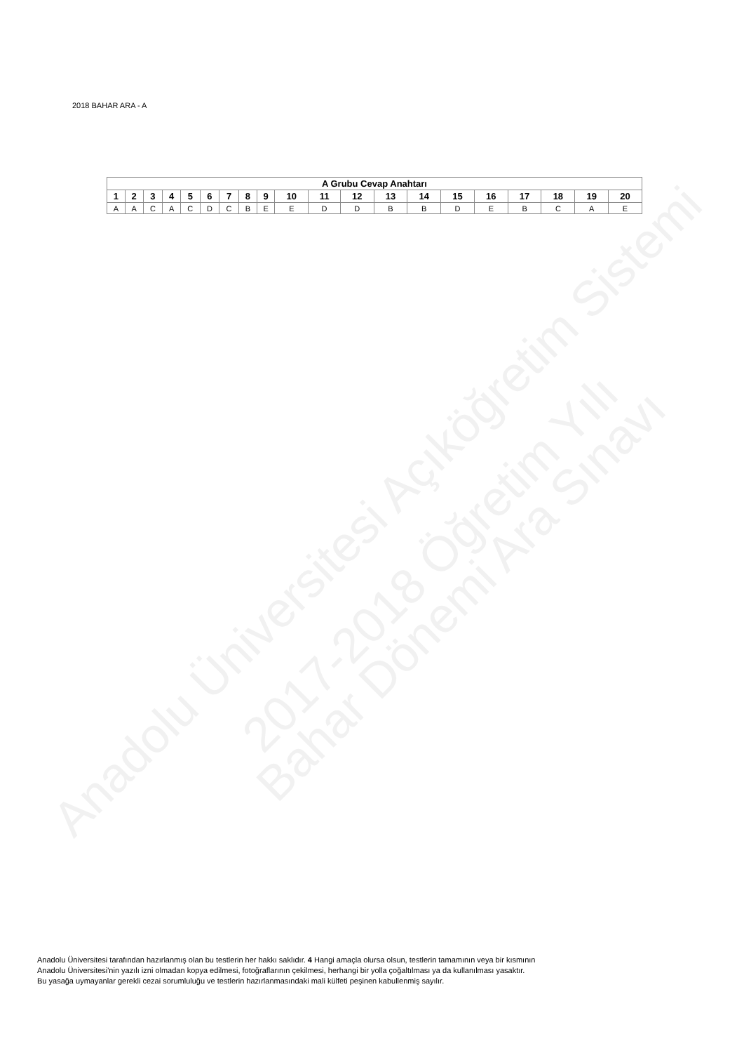Anadolu Üniversitesi Açıköğretim Sistemi
2017-2018 Öğretim Yılı
Bahar Dönemi Ara Sınavı
2018 BAHAR ARA - A
| A Grubu Cevap Anahtarı | | | | | | | | | | | | | | | | | | | |
| --- | --- | --- | --- | --- | --- | --- | --- | --- | --- | --- | --- | --- | --- | --- | --- | --- | --- | --- | --- |
| 1 | 2 | 3 | 4 | 5 | 6 | 7 | 8 | 9 | 10 | 11 | 12 | 13 | 14 | 15 | 16 | 17 | 18 | 19 | 20 |
| A | A | C | A | C | D | C | B | E | E | D | D | B | B | D | E | B | C | A | E |
Anadolu Üniversitesi tarafından hazırlanmış olan bu testlerin her hakkı saklıdır. 4 Hangi amaçla olursa olsun, testlerin tamamının veya bir kısmının
Anadolu Üniversitesi'nin yazılı izni olmadan kopya edilmesi, fotoğraflarının çekilmesi, herhangi bir yolla çoğaltılması ya da kullanılması yasaktır.
Bu yasağa uymayanlar gerekli cezai sorumluluğu ve testlerin hazırlanmasındaki mali külfeti peşinen kabullenmiş sayılır.